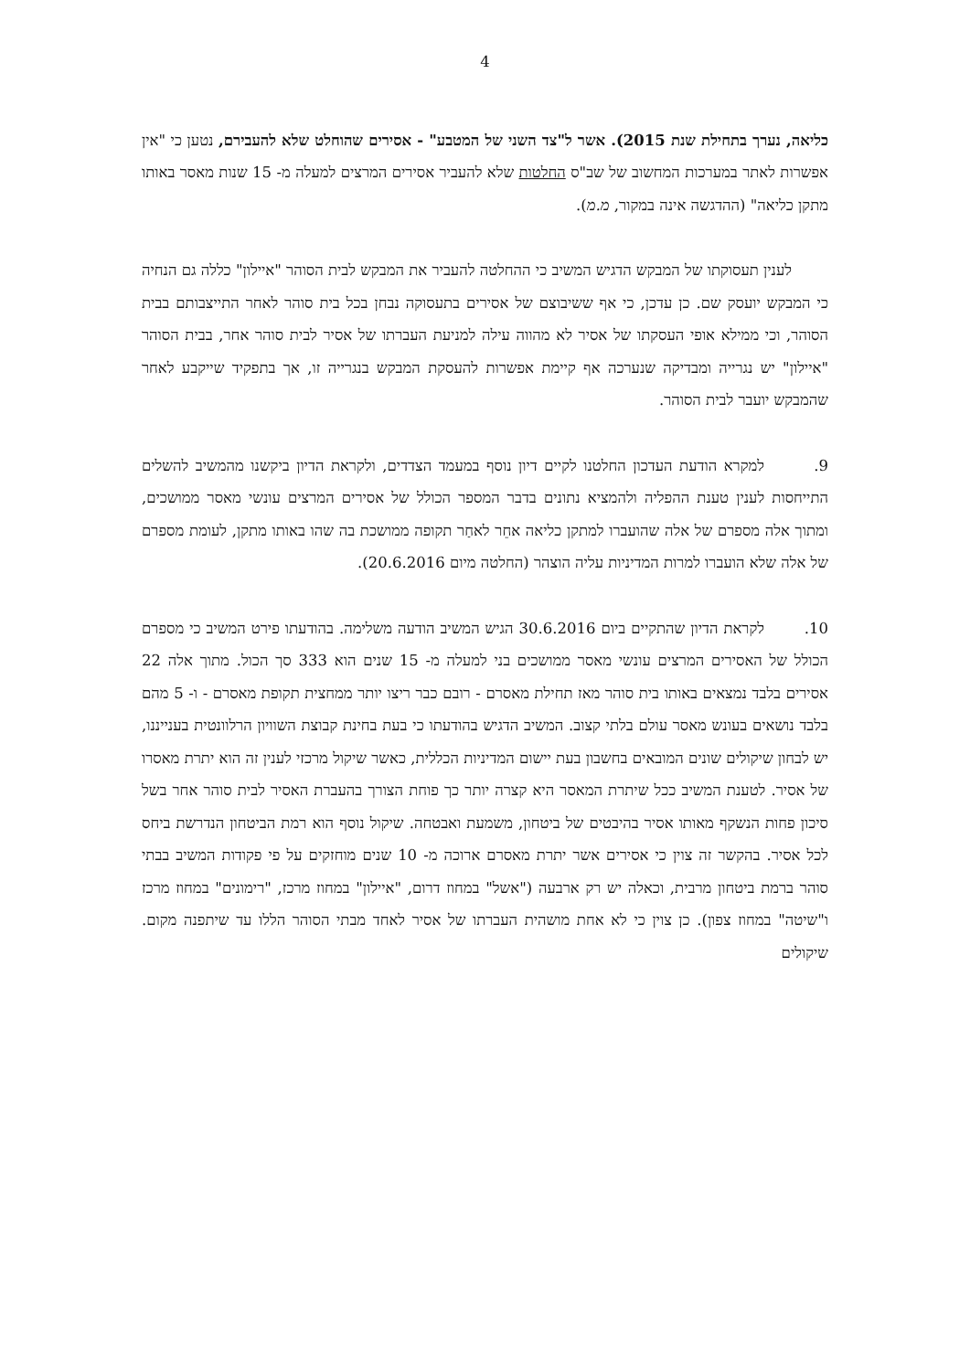4
כליאה, נערך בתחילת שנת 2015). אשר ל"צד השני של המטבע" - אסירים שהוחלט שלא להעבירם, נטען כי "אין אפשרות לאתר במערכות המחשוב של שב"ס החלטות שלא להעביר אסירים המרצים למעלה מ- 15 שנות מאסר באותו מתקן כליאה" (ההדגשה אינה במקור, מ.מ).
לענין תעסוקתו של המבקש הדגיש המשיב כי ההחלטה להעביר את המבקש לבית הסוהר "איילון" כללה גם הנחיה כי המבקש יועסק שם. כן עדכן, כי אף ששיבוצם של אסירים בתעסוקה נבחן בכל בית סוהר לאחר התייצבותם בבית הסוהר, וכי ממילא אופי העסקתו של אסיר לא מהווה עילה למניעת העברתו של אסיר לבית סוהר אחר, בבית הסוהר "איילון" יש נגרייה ומבדיקה שנערכה אף קיימת אפשרות להעסקת המבקש בנגרייה זו, אך בתפקיד שייקבע לאחר שהמבקש יועבר לבית הסוהר.
9. למקרא הודעת העדכון החלטנו לקיים דיון נוסף במעמד הצדדים, ולקראת הדיון ביקשנו מהמשיב להשלים התייחסות לענין טענת ההפליה ולהמציא נתונים בדבר המספר הכולל של אסירים המרצים עונשי מאסר ממושכים, ומתוך אלה מספרם של אלה שהועברו למתקן כליאה אחֵר לאחַר תקופה ממושכת בה שהו באותו מתקן, לעומת מספרם של אלה שלא הועברו למרות המדיניות עליה הוצהר (החלטה מיום 20.6.2016).
10. לקראת הדיון שהתקיים ביום 30.6.2016 הגיש המשיב הודעה משלימה. בהודעתו פירט המשיב כי מספרם הכולל של האסירים המרצים עונשי מאסר ממושכים בני למעלה מ- 15 שנים הוא 333 סך הכול. מתוך אלה 22 אסירים בלבד נמצאים באותו בית סוהר מאז תחילת מאסרם - רובם כבר ריצו יותר ממחצית תקופת מאסרם - ו- 5 מהם בלבד נושאים בעונש מאסר עולם בלתי קצוב. המשיב הדגיש בהודעתו כי בעת בחינת קבוצת השוויון הרלוונטית בענייננו, יש לבחון שיקולים שונים המובאים בחשבון בעת יישום המדיניות הכללית, כאשר שיקול מרכזי לענין זה הוא יתרת מאסרו של אסיר. לטענת המשיב ככל שיתרת המאסר היא קצרה יותר כך פוחת הצורך בהעברת האסיר לבית סוהר אחר בשל סיכון פחות הנשקף מאותו אסיר בהיבטים של ביטחון, משמעת ואבטחה. שיקול נוסף הוא רמת הביטחון הנדרשת ביחס לכל אסיר. בהקשר זה צוין כי אסירים אשר יתרת מאסרם ארוכה מ- 10 שנים מוחזקים על פי פקודות המשיב בבתי סוהר ברמת ביטחון מרבית, וכאלה יש רק ארבעה ("אשל" במחוז דרום, "איילון" במחוז מרכז, "רימונים" במחוז מרכז ו"שיטה" במחוז צפון). כן צוין כי לא אחת מושהית העברתו של אסיר לאחד מבתי הסוהר הללו עד שיתפנה מקום. שיקולים